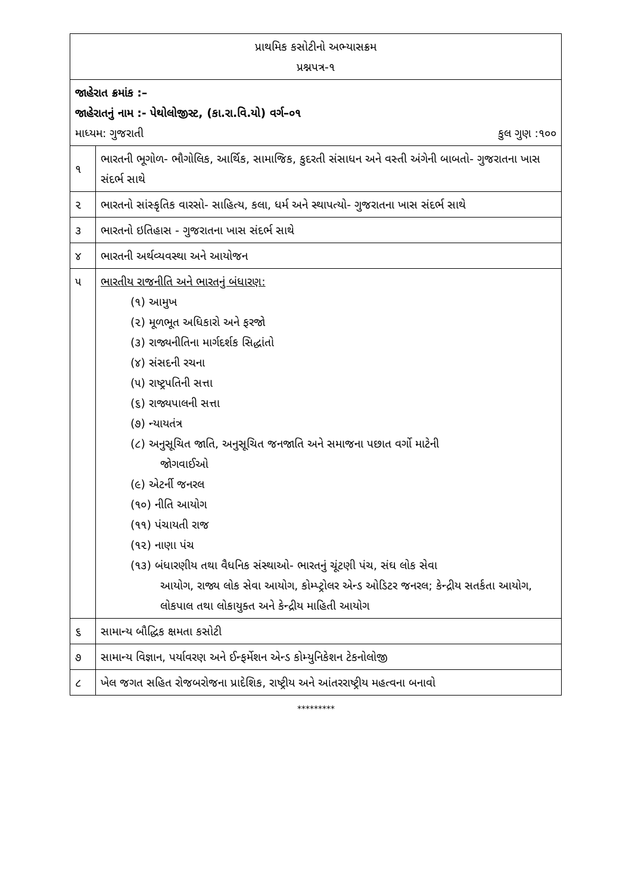| પ્રાથમિક કસોટીનો અભ્યાસક્રમ પ્રશ્નપત્ર-૧ | |
| જાહેરાત ક્રમાંક :– જાહેરાતનું નામ :- પેથોલોજીસ્ટ, (કા.રા.વિ.યો) વર્ગ–૦૧ માધ્યમ: ગુજરાતી કુલ ગુણ :૧૦૦ | |
| ૧ | ભારતની ભૂગોળ- ભૌગોલિક, આર્થિક, સામાજિક, કુદરતી સંસાધન અને વસ્તી અંગેની બાબતો- ગુજરાતના ખાસ સંદર્ભ સાથે |
| ૨ | ભારતનો સાંસ્કૃતિક વારસો- સાહિત્ય, કલા, ધર્મ અને સ્થાપત્યો- ગુજરાતના ખાસ સંદર્ભ સાથે |
| ૩ | ભારતનો ઇતિહાસ - ગુજરાતના ખાસ સંદર્ભ સાથે |
| ૪ | ભારતની અર્થવ્યવસ્થા અને આયોજન |
| ૫ | ભારતીય રાજનીતિ અને ભારતનું બંધારણ: (૧) આમુખ (૨) મૂળભૂત અધિકારો અને ફરજો (૩) રાજ્યનીતિના માર્ગદર્શક સિદ્ધાંતો (૪) સંસદની રચના (૫) રાષ્ટ્રપતિની સત્તા (૬) રાજ્યપાલની સત્તા (૭) ન્યાયતંત્ર (૮) અનુસૂચિત જાતિ, અનુસૂચિત જનજાતિ અને સમાજના પછાત વર્ગો માટેની જોગવાઈઓ (૯) એટર્ની જનરલ (૧૦) નીતિ આયોગ (૧૧) પંચાયતી રાજ (૧૨) નાણા પંચ (૧૩) બંધારણીય તથા વૈધનિક સંસ્થાઓ- ભારતનું ચૂંટણી પંચ, સંઘ લોક સેવા આયોગ, રાજ્ય લોક સેવા આયોગ, કોમ્પ્ટ્રોલર એન્ડ ઓડિટર જનરલ; કેન્દ્રીય સતર્કતા આયોગ, લોકપાલ તથા લોકાયુક્ત અને કેન્દ્રીય માહિતી આયોગ |
| ૬ | સામાન્ય બૌદ્ધિક ક્ષમતા કસોટી |
| ૭ | સામાન્ય વિજ્ઞાન, પર્યાવરણ અને ઈન્ફર્મેશન એન્ડ કોમ્યુનિકેશન ટેકનોલોજી |
| ૮ | ખેલ જગત સહિત રોજબરોજના પ્રાદેશિક, રાષ્ટ્રીય અને આંતરરાષ્ટ્રીય મહત્વના બનાવો |
*********